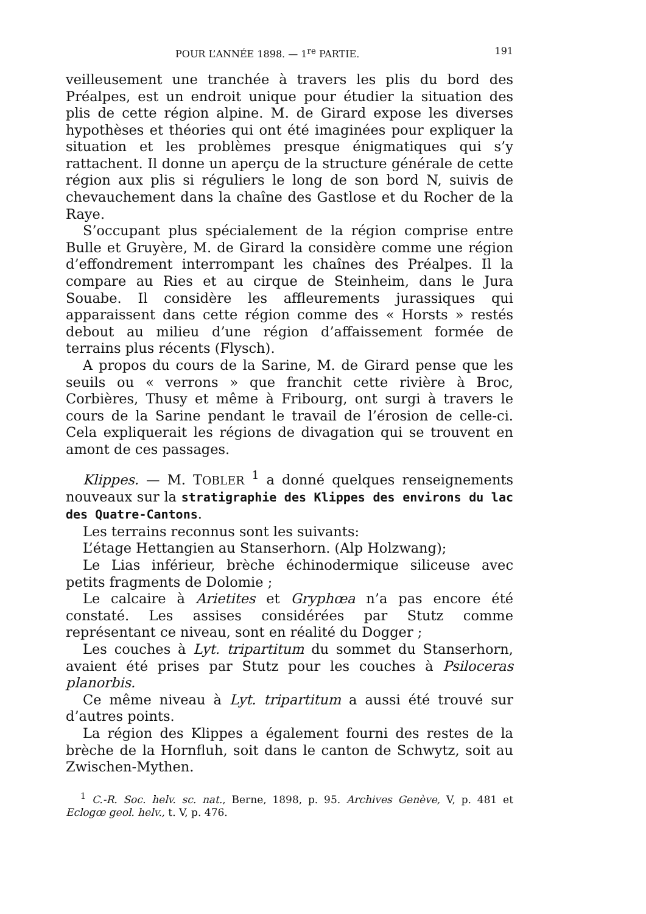POUR L’ANNÉE 1898. — 1<sup>re</sup> PARTIE. 191
veilleusement une tranchée à travers les plis du bord des Préalpes, est un endroit unique pour étudier la situation des plis de cette région alpine. M. de Girard expose les diverses hypothèses et théories qui ont été imaginées pour expliquer la situation et les problèmes presque énigmatiques qui s’y rattachent. Il donne un aperçu de la structure générale de cette région aux plis si réguliers le long de son bord N, suivis de chevauchement dans la chaîne des Gastlose et du Rocher de la Raye.
S’occupant plus spécialement de la région comprise entre Bulle et Gruyère, M. de Girard la considère comme une région d’effondrement interrompant les chaînes des Préalpes. Il la compare au Ries et au cirque de Steinheim, dans le Jura Souabe. Il considère les affleurements jurassiques qui apparaissent dans cette région comme des « Horsts » restés debout au milieu d’une région d’affaissement formée de terrains plus récents (Flysch).
A propos du cours de la Sarine, M. de Girard pense que les seuils ou « verrons » que franchit cette rivière à Broc, Corbières, Thusy et même à Fribourg, ont surgi à travers le cours de la Sarine pendant le travail de l’érosion de celle-ci. Cela expliquerait les régions de divagation qui se trouvent en amont de ces passages.
Klippes. — M. TOBLER <sup>1</sup> a donné quelques renseignements nouveaux sur la stratigraphie des Klippes des environs du lac des Quatre-Cantons.
Les terrains reconnus sont les suivants:
L’étage Hettangien au Stanserhorn. (Alp Holzwang);
Le Lias inférieur, brèche échinodermique siliceuse avec petits fragments de Dolomie ;
Le calcaire à Arietites et Gryphœa n’a pas encore été constaté. Les assises considérées par Stutz comme représentant ce niveau, sont en réalité du Dogger ;
Les couches à Lyt. tripartitum du sommet du Stanserhorn, avaient été prises par Stutz pour les couches à Psiloceras planorbis.
Ce même niveau à Lyt. tripartitum a aussi été trouvé sur d’autres points.
La région des Klippes a également fourni des restes de la brèche de la Hornfluh, soit dans le canton de Schwytz, soit au Zwischen-Mythen.
<sup>1</sup> C.-R. Soc. helv. sc. nat., Berne, 1898, p. 95. Archives Genève, V, p. 481 et Eclogœ geol. helv., t. V, p. 476.